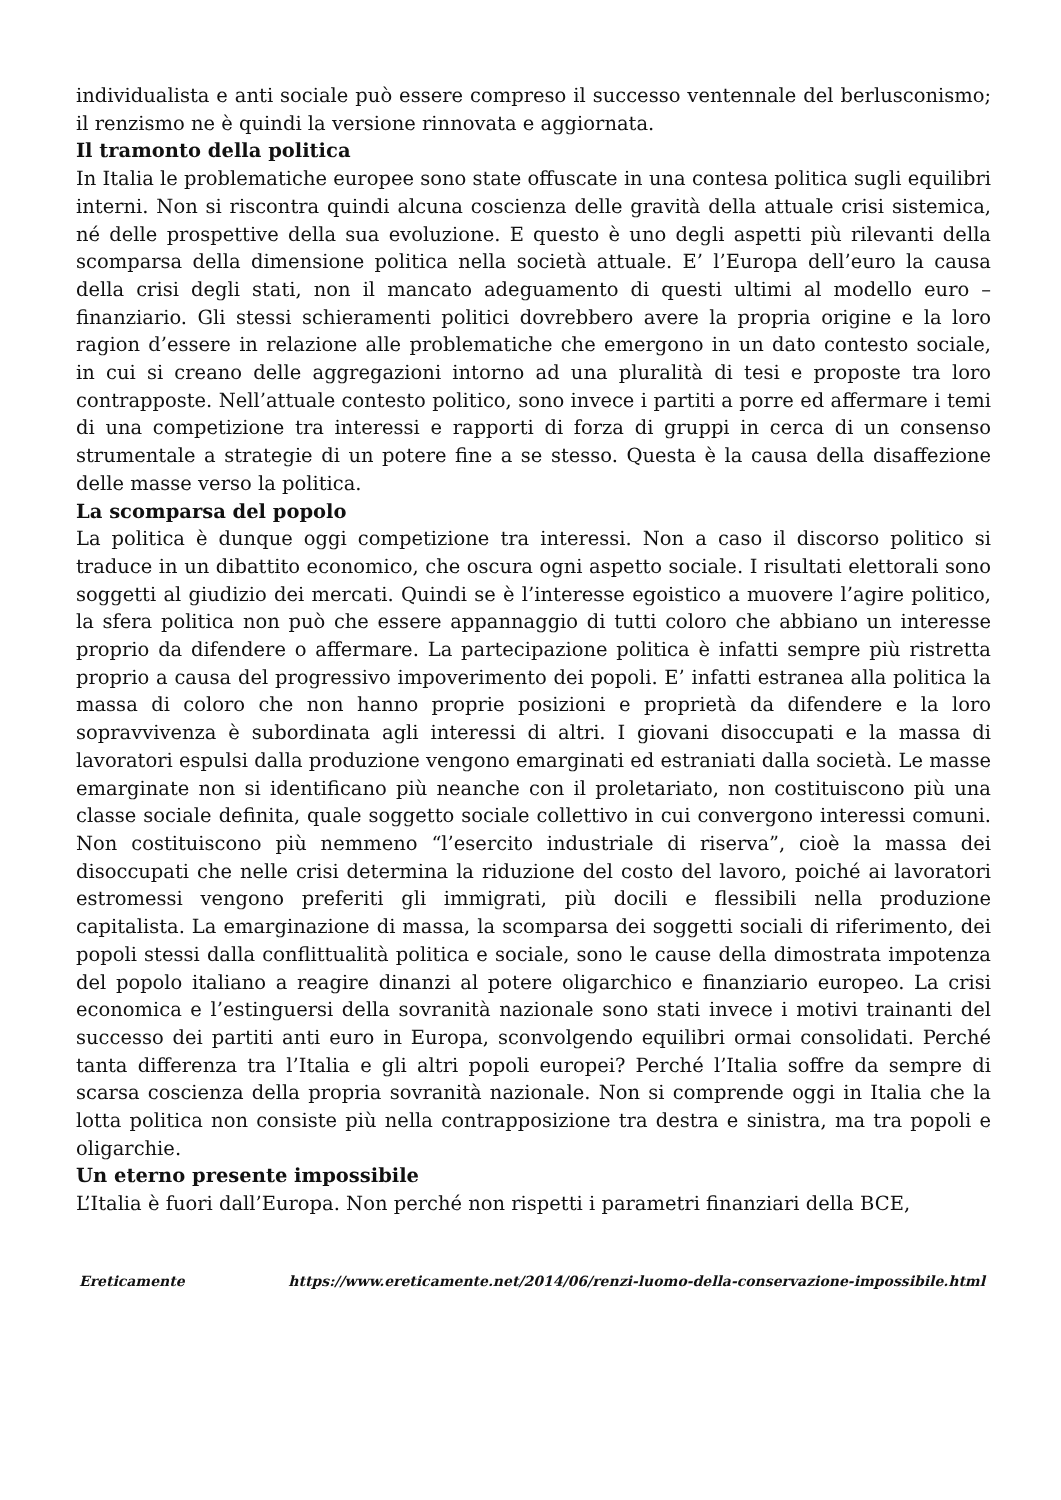individualista e anti sociale può essere compreso il successo ventennale del berlusconismo; il renzismo ne è quindi la versione rinnovata e aggiornata.
Il tramonto della politica
In Italia le problematiche europee sono state offuscate in una contesa politica sugli equilibri interni. Non si riscontra quindi alcuna coscienza delle gravità della attuale crisi sistemica, né delle prospettive della sua evoluzione. E questo è uno degli aspetti più rilevanti della scomparsa della dimensione politica nella società attuale. E’ l’Europa dell’euro la causa della crisi degli stati, non il mancato adeguamento di questi ultimi al modello euro – finanziario. Gli stessi schieramenti politici dovrebbero avere la propria origine e la loro ragion d’essere in relazione alle problematiche che emergono in un dato contesto sociale, in cui si creano delle aggregazioni intorno ad una pluralità di tesi e proposte tra loro contrapposte. Nell’attuale contesto politico, sono invece i partiti a porre ed affermare i temi di una competizione tra interessi e rapporti di forza di gruppi in cerca di un consenso strumentale a strategie di un potere fine a se stesso. Questa è la causa della disaffezione delle masse verso la politica.
La scomparsa del popolo
La politica è dunque oggi competizione tra interessi. Non a caso il discorso politico si traduce in un dibattito economico, che oscura ogni aspetto sociale. I risultati elettorali sono soggetti al giudizio dei mercati. Quindi se è l’interesse egoistico a muovere l’agire politico, la sfera politica non può che essere appannaggio di tutti coloro che abbiano un interesse proprio da difendere o affermare. La partecipazione politica è infatti sempre più ristretta proprio a causa del progressivo impoverimento dei popoli. E’ infatti estranea alla politica la massa di coloro che non hanno proprie posizioni e proprietà da difendere e la loro sopravvivenza è subordinata agli interessi di altri. I giovani disoccupati e la massa di lavoratori espulsi dalla produzione vengono emarginati ed estraniati dalla società. Le masse emarginate non si identificano più neanche con il proletariato, non costituiscono più una classe sociale definita, quale soggetto sociale collettivo in cui convergono interessi comuni. Non costituiscono più nemmeno “l’esercito industriale di riserva”, cioè la massa dei disoccupati che nelle crisi determina la riduzione del costo del lavoro, poiché ai lavoratori estromessi vengono preferiti gli immigrati, più docili e flessibili nella produzione capitalista. La emarginazione di massa, la scomparsa dei soggetti sociali di riferimento, dei popoli stessi dalla conflittualità politica e sociale, sono le cause della dimostrata impotenza del popolo italiano a reagire dinanzi al potere oligarchico e finanziario europeo. La crisi economica e l’estinguersi della sovranità nazionale sono stati invece i motivi trainanti del successo dei partiti anti euro in Europa, sconvolgendo equilibri ormai consolidati. Perché tanta differenza tra l’Italia e gli altri popoli europei? Perché l’Italia soffre da sempre di scarsa coscienza della propria sovranità nazionale. Non si comprende oggi in Italia che la lotta politica non consiste più nella contrapposizione tra destra e sinistra, ma tra popoli e oligarchie.
Un eterno presente impossibile
L’Italia è fuori dall’Europa. Non perché non rispetti i parametri finanziari della BCE,
Ereticamente https://www.ereticamente.net/2014/06/renzi-luomo-della-conservazione-impossibile.html